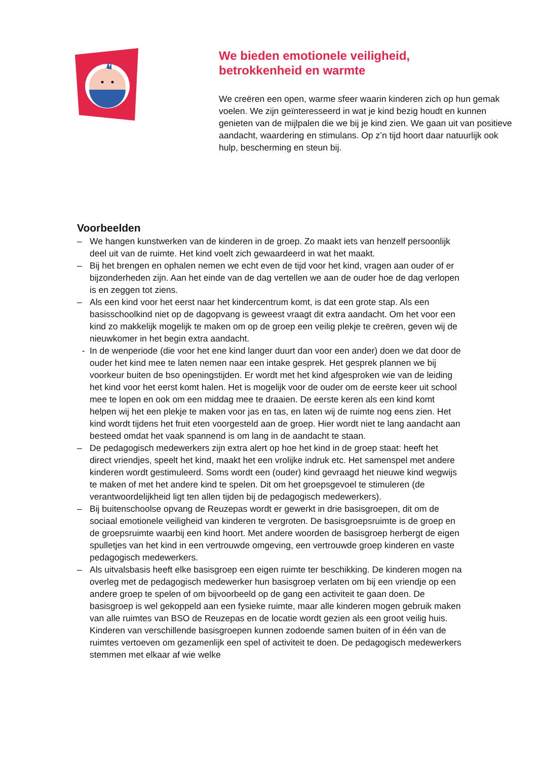We bieden emotionele veiligheid,
betrokkenheid en warmte
We creëren een open, warme sfeer waarin kinderen zich op hun gemak voelen. We zijn geïnteresseerd in wat je kind bezig houdt en kunnen genieten van de mijlpalen die we bij je kind zien. We gaan uit van positieve aandacht, waardering en stimulans. Op z’n tijd hoort daar natuurlijk ook hulp, bescherming en steun bij.
Voorbeelden
– We hangen kunstwerken van de kinderen in de groep. Zo maakt iets van henzelf persoonlijk deel uit van de ruimte. Het kind voelt zich gewaardeerd in wat het maakt.
– Bij het brengen en ophalen nemen we echt even de tijd voor het kind, vragen aan ouder of er bijzonderheden zijn. Aan het einde van de dag vertellen we aan de ouder hoe de dag verlopen is en zeggen tot ziens.
– Als een kind voor het eerst naar het kindercentrum komt, is dat een grote stap. Als een basisschoolkind niet op de dagopvang is geweest vraagt dit extra aandacht. Om het voor een kind zo makkelijk mogelijk te maken om op de groep een veilig plekje te creëren, geven wij de nieuwkomer in het begin extra aandacht.
- In de wenperiode (die voor het ene kind langer duurt dan voor een ander) doen we dat door de ouder het kind mee te laten nemen naar een intake gesprek. Het gesprek plannen we bij voorkeur buiten de bso openingstijden. Er wordt met het kind afgesproken wie van de leiding het kind voor het eerst komt halen. Het is mogelijk voor de ouder om de eerste keer uit school mee te lopen en ook om een middag mee te draaien. De eerste keren als een kind komt helpen wij het een plekje te maken voor jas en tas, en laten wij de ruimte nog eens zien. Het kind wordt tijdens het fruit eten voorgesteld aan de groep. Hier wordt niet te lang aandacht aan besteed omdat het vaak spannend is om lang in de aandacht te staan.
– De pedagogisch medewerkers zijn extra alert op hoe het kind in de groep staat: heeft het direct vriendjes, speelt het kind, maakt het een vrolijke indruk etc. Het samenspel met andere kinderen wordt gestimuleerd. Soms wordt een (ouder) kind gevraagd het nieuwe kind wegwijs te maken of met het andere kind te spelen. Dit om het groepsgevoel te stimuleren (de verantwoordelijkheid ligt ten allen tijden bij de pedagogisch medewerkers).
– Bij buitenschoolse opvang de Reuzepas wordt er gewerkt in drie basisgroepen, dit om de sociaal emotionele veiligheid van kinderen te vergroten. De basisgroepsruimte is de groep en de groepsruimte waarbij een kind hoort. Met andere woorden de basisgroep herbergt de eigen spulletjes van het kind in een vertrouwde omgeving, een vertrouwde groep kinderen en vaste pedagogisch medewerkers.
– Als uitvalsbasis heeft elke basisgroep een eigen ruimte ter beschikking. De kinderen mogen na overleg met de pedagogisch medewerker hun basisgroep verlaten om bij een vriendje op een andere groep te spelen of om bijvoorbeeld op de gang een activiteit te gaan doen. De basisgroep is wel gekoppeld aan een fysieke ruimte, maar alle kinderen mogen gebruik maken van alle ruimtes van BSO de Reuzepas en de locatie wordt gezien als een groot veilig huis. Kinderen van verschillende basisgroepen kunnen zodoende samen buiten of in één van de ruimtes vertoeven om gezamenlijk een spel of activiteit te doen. De pedagogisch medewerkers stemmen met elkaar af wie welke